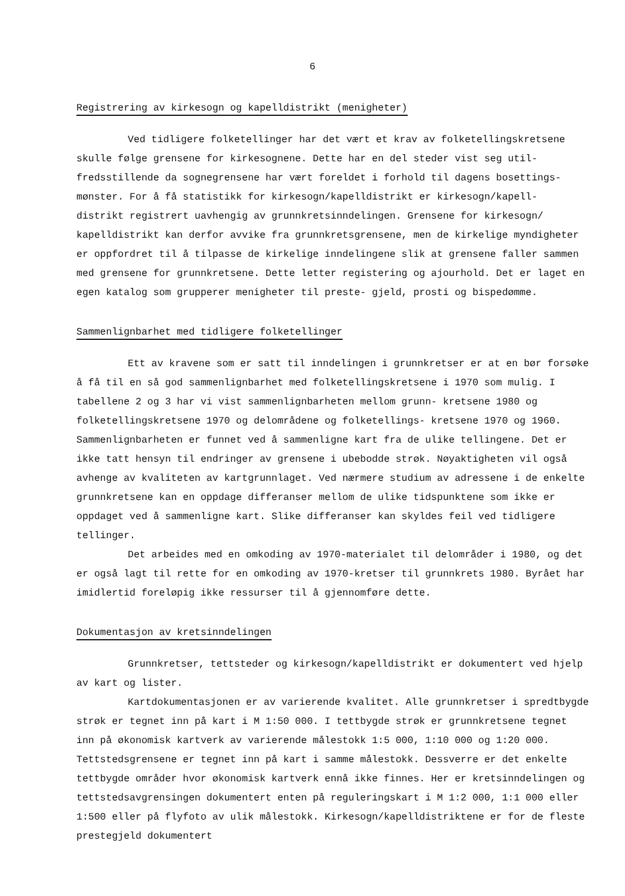6
Registrering av kirkesogn og kapelldistrikt (menigheter)
Ved tidligere folketellinger har det vært et krav av folketellingskretsene skulle følge grensene for kirkesognene. Dette har en del steder vist seg util- fredsstillende da sognegrensene har vært foreldet i forhold til dagens bosettings- mønster. For å få statistikk for kirkesogn/kapelldistrikt er kirkesogn/kapell- distrikt registrert uavhengig av grunnkretsinndelingen. Grensene for kirkesogn/ kapelldistrikt kan derfor avvike fra grunnkretsgrensene, men de kirkelige myndigheter er oppfordret til å tilpasse de kirkelige inndelingene slik at grensene faller sammen med grensene for grunnkretsene. Dette letter registering og ajourhold. Det er laget en egen katalog som grupperer menigheter til preste- gjeld, prosti og bispedømme.
Sammenlignbarhet med tidligere folketellinger
Ett av kravene som er satt til inndelingen i grunnkretser er at en bør forsøke å få til en så god sammenlignbarhet med folketellingskretsene i 1970 som mulig. I tabellene 2 og 3 har vi vist sammenlignbarheten mellom grunn- kretsene 1980 og folketellingskretsene 1970 og delområdene og folketellings- kretsene 1970 og 1960. Sammenlignbarheten er funnet ved å sammenligne kart fra de ulike tellingene. Det er ikke tatt hensyn til endringer av grensene i ubebodde strøk. Nøyaktigheten vil også avhenge av kvaliteten av kartgrunnlaget. Ved nærmere studium av adressene i de enkelte grunnkretsene kan en oppdage differanser mellom de ulike tidspunktene som ikke er oppdaget ved å sammenligne kart. Slike differanser kan skyldes feil ved tidligere tellinger.
Det arbeides med en omkoding av 1970-materialet til delområder i 1980, og det er også lagt til rette for en omkoding av 1970-kretser til grunnkrets 1980. Byrået har imidlertid foreløpig ikke ressurser til å gjennomføre dette.
Dokumentasjon av kretsinndelingen
Grunnkretser, tettsteder og kirkesogn/kapelldistrikt er dokumentert ved hjelp av kart og lister.
Kartdokumentasjonen er av varierende kvalitet. Alle grunnkretser i spredtbygde strøk er tegnet inn på kart i M 1:50 000. I tettbygde strøk er grunnkretsene tegnet inn på økonomisk kartverk av varierende målestokk 1:5 000, 1:10 000 og 1:20 000. Tettstedsgrensene er tegnet inn på kart i samme målestokk. Dessverre er det enkelte tettbygde områder hvor økonomisk kartverk ennå ikke finnes. Her er kretsinndelingen og tettstedsavgrensingen dokumentert enten på reguleringskart i M 1:2 000, 1:1 000 eller 1:500 eller på flyfoto av ulik målestokk. Kirkesogn/kapelldistriktene er for de fleste prestegjeld dokumentert